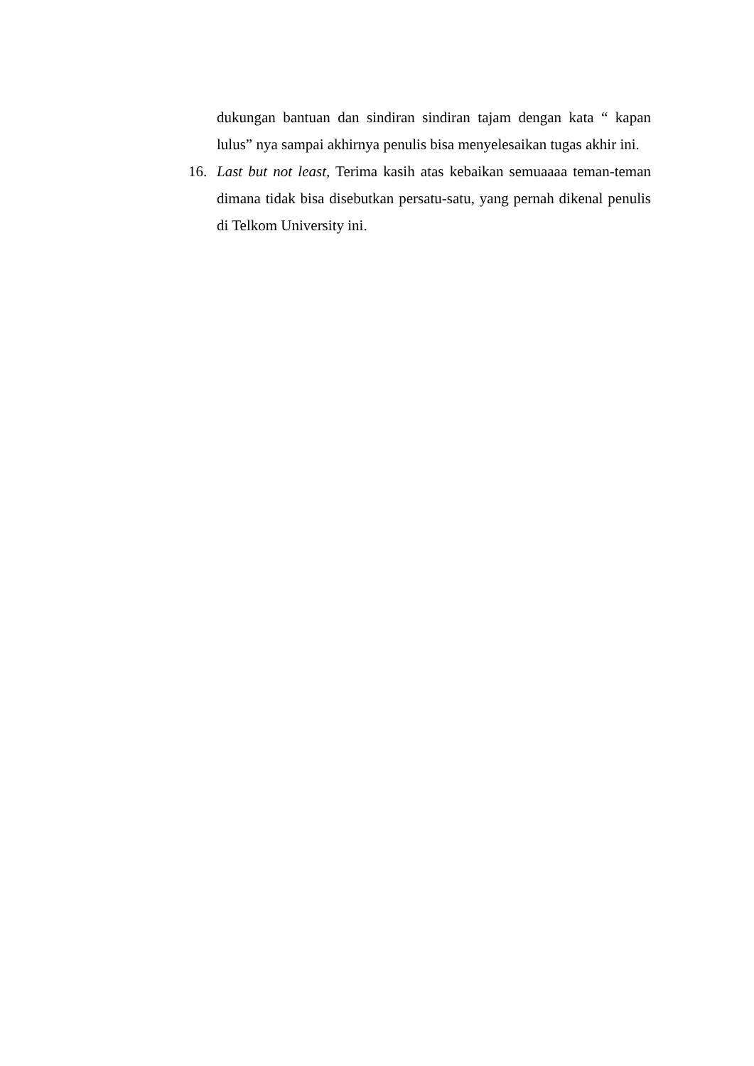dukungan bantuan dan sindiran sindiran tajam dengan kata “ kapan lulus” nya sampai akhirnya penulis bisa menyelesaikan tugas akhir ini.
16. Last but not least, Terima kasih atas kebaikan semuaaaa teman-teman dimana tidak bisa disebutkan persatu-satu, yang pernah dikenal penulis di Telkom University ini.